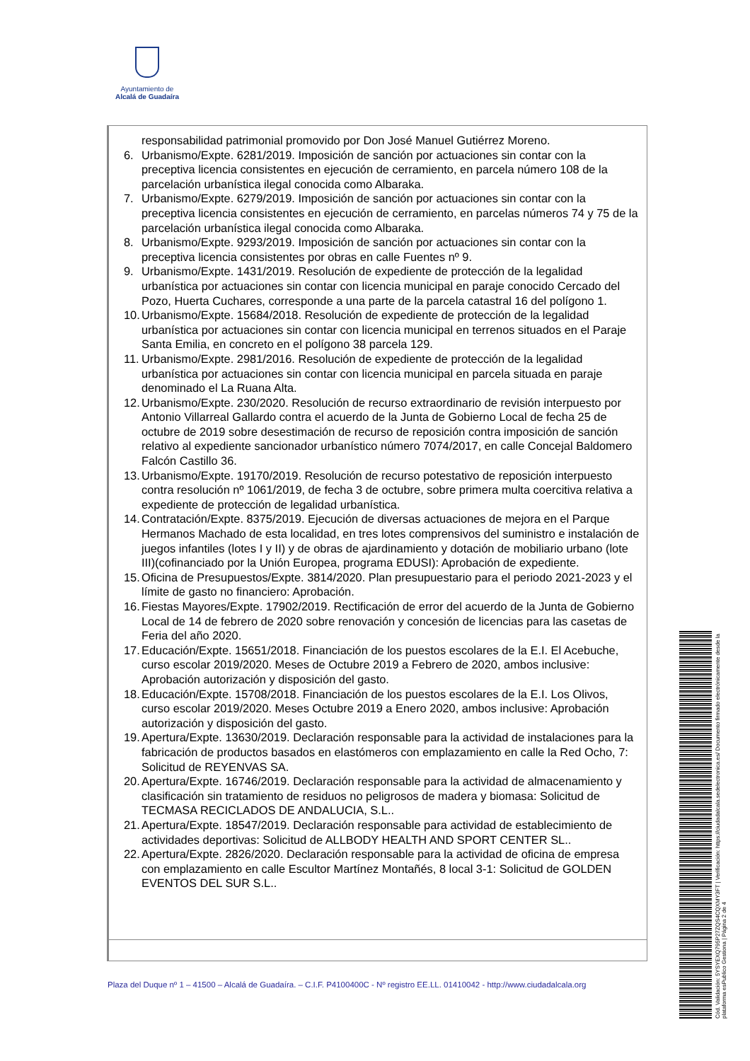Ayuntamiento de
Alcalá de Guadaíra
responsabilidad patrimonial promovido por Don José Manuel Gutiérrez Moreno.
6. Urbanismo/Expte. 6281/2019. Imposición de sanción por actuaciones sin contar con la preceptiva licencia consistentes en ejecución de cerramiento, en parcela número 108 de la parcelación urbanística ilegal conocida como Albaraka.
7. Urbanismo/Expte. 6279/2019. Imposición de sanción por actuaciones sin contar con la preceptiva licencia consistentes en ejecución de cerramiento, en parcelas números 74 y 75 de la parcelación urbanística ilegal conocida como Albaraka.
8. Urbanismo/Expte. 9293/2019. Imposición de sanción por actuaciones sin contar con la preceptiva licencia consistentes por obras en calle Fuentes nº 9.
9. Urbanismo/Expte. 1431/2019. Resolución de expediente de protección de la legalidad urbanística por actuaciones sin contar con licencia municipal en paraje conocido Cercado del Pozo, Huerta Cuchares, corresponde a una parte de la parcela catastral 16 del polígono 1.
10. Urbanismo/Expte. 15684/2018. Resolución de expediente de protección de la legalidad urbanística por actuaciones sin contar con licencia municipal en terrenos situados en el Paraje Santa Emilia, en concreto en el polígono 38 parcela 129.
11. Urbanismo/Expte. 2981/2016. Resolución de expediente de protección de la legalidad urbanística por actuaciones sin contar con licencia municipal en parcela situada en paraje denominado el La Ruana Alta.
12. Urbanismo/Expte. 230/2020. Resolución de recurso extraordinario de revisión interpuesto por Antonio Villarreal Gallardo contra el acuerdo de la Junta de Gobierno Local de fecha 25 de octubre de 2019 sobre desestimación de recurso de reposición contra imposición de sanción relativo al expediente sancionador urbanístico número 7074/2017, en calle Concejal Baldomero Falcón Castillo 36.
13. Urbanismo/Expte. 19170/2019. Resolución de recurso potestativo de reposición interpuesto contra resolución nº 1061/2019, de fecha 3 de octubre, sobre primera multa coercitiva relativa a expediente de protección de legalidad urbanística.
14. Contratación/Expte. 8375/2019. Ejecución de diversas actuaciones de mejora en el Parque Hermanos Machado de esta localidad, en tres lotes comprensivos del suministro e instalación de juegos infantiles (lotes I y II) y de obras de ajardinamiento y dotación de mobiliario urbano (lote III)(cofinanciado por la Unión Europea, programa EDUSI): Aprobación de expediente.
15. Oficina de Presupuestos/Expte. 3814/2020. Plan presupuestario para el periodo 2021-2023 y el límite de gasto no financiero: Aprobación.
16. Fiestas Mayores/Expte. 17902/2019. Rectificación de error del acuerdo de la Junta de Gobierno Local de 14 de febrero de 2020 sobre renovación y concesión de licencias para las casetas de Feria del año 2020.
17. Educación/Expte. 15651/2018. Financiación de los puestos escolares de la E.I. El Acebuche, curso escolar 2019/2020. Meses de Octubre 2019 a Febrero de 2020, ambos inclusive: Aprobación autorización y disposición del gasto.
18. Educación/Expte. 15708/2018. Financiación de los puestos escolares de la E.I. Los Olivos, curso escolar 2019/2020. Meses Octubre 2019 a Enero 2020, ambos inclusive: Aprobación autorización y disposición del gasto.
19. Apertura/Expte. 13630/2019. Declaración responsable para la actividad de instalaciones para la fabricación de productos basados en elastómeros con emplazamiento en calle la Red Ocho, 7: Solicitud de REYENVAS SA.
20. Apertura/Expte. 16746/2019. Declaración responsable para la actividad de almacenamiento y clasificación sin tratamiento de residuos no peligrosos de madera y biomasa: Solicitud de TECMASA RECICLADOS DE ANDALUCIA, S.L..
21. Apertura/Expte. 18547/2019. Declaración responsable para actividad de establecimiento de actividades deportivas: Solicitud de ALLBODY HEALTH AND SPORT CENTER SL..
22. Apertura/Expte. 2826/2020. Declaración responsable para la actividad de oficina de empresa con emplazamiento en calle Escultor Martínez Montañés, 8 local 3-1: Solicitud de GOLDEN EVENTOS DEL SUR S.L..
Plaza del Duque nº 1 – 41500 – Alcalá de Guadaíra. – C.I.F. P4100400C - Nº registro EE.LL. 01410042 - http://www.ciudadalcala.org
Cód. Validación: 5YSYEXQ795P27ZQS4CQXMY3FT | Verificación: https://ciudadalcala.sedelectronica.es/ Documento firmado electrónicamente desde la plataforma esPublico Gestiona | Página 2 de 4